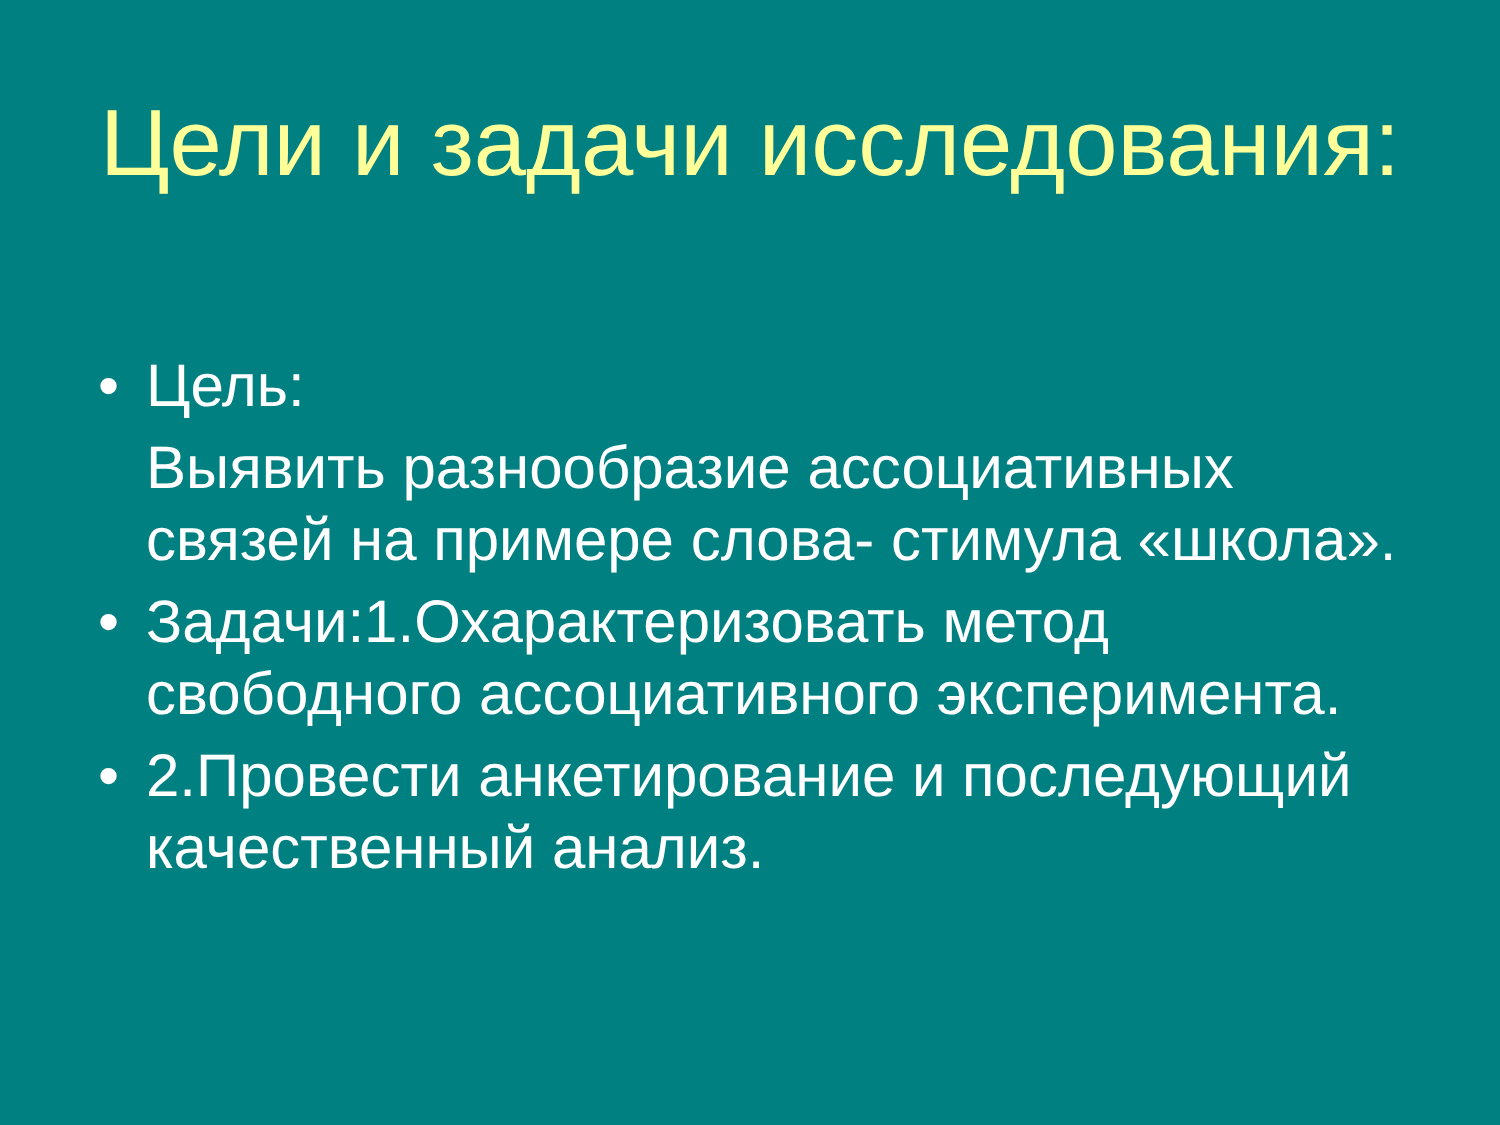Цели и задачи исследования:
• Цель:
Выявить разнообразие ассоциативных связей на примере слова- стимула «школа».
• Задачи:1.Охарактеризовать метод свободного ассоциативного эксперимента.
• 2.Провести анкетирование и последующий качественный анализ.